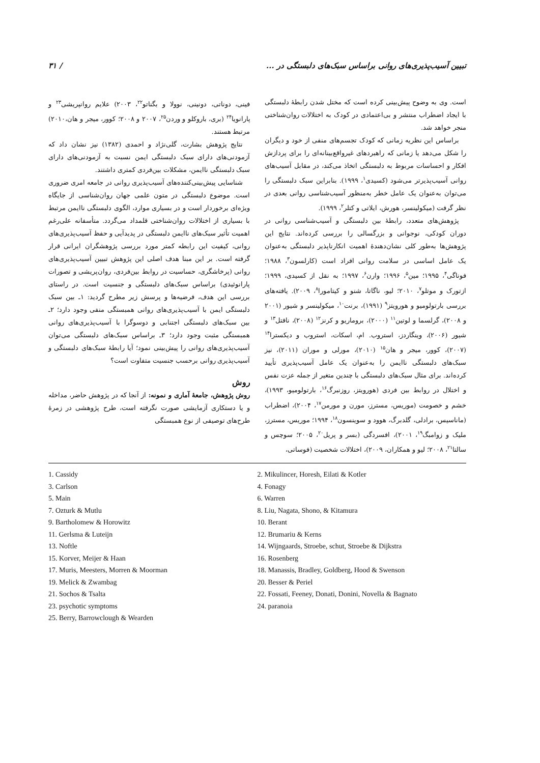تبیین آسیب‌پذیری‌های روانی براساس سبک‌های دلبستگی در ... / ۳۱
است. وی به وضوح پیش‌بینی کرده است که مختل شدن رابطهٔ دلبستگی با ایجاد اضطراب منتشر و بی‌اعتمادی در کودک به اختلالات روان‌شناختی منجر خواهد شد.
براساس این نظریه زمانی که کودک تجسم‌های منفی از خود و دیگران را شکل می‌دهد یا زمانی که راهبردهای غیرواقع‌بینانه‌ای را برای پردازش افکار و احساسات مربوط به دلبستگی اتخاذ می‌کند، در مقابل آسیب‌های روانی آسیب‌پذیرتر می‌شود (کسیدی<sup>۱</sup>، ۱۹۹۹). بنابراین سبک دلبستگی را می‌توان به‌عنوان یک عامل خطر به‌منظور آسیب‌شناسی روانی بعدی در نظر گرفت (میکولینسر، هورش، ایلاتی و کتلر<sup>۲</sup>، ۱۹۹۹).
پژوهش‌های متعدد، رابطهٔ بین دلبستگی و آسیب‌شناسی روانی در دوران کودکی، نوجوانی و بزرگسالی را بررسی کرده‌اند. نتایج این پژوهش‌ها به‌طور کلی نشان‌دهندهٔ اهمیت انکارناپذیر دلبستگی به‌عنوان یک عامل اساسی در سلامت روانی افراد است (کارلسون<sup>۳</sup>، ۱۹۸۸؛ فوناگی<sup>۴</sup>، ۱۹۹۵؛ مین<sup>۵</sup>، ۱۹۹۶؛ وارن<sup>۶</sup>، ۱۹۹۷؛ به نقل از کسیدی، ۱۹۹۹؛ ازتورک و موتلو<sup>۷</sup>، ۲۰۱۰؛ لیو، ناگاتا، شنو و کیتامورا<sup>۸</sup>، ۲۰۰۹). یافته‌های بررسی بارتولومیو و هورویتز<sup>۹</sup> (۱۹۹۱)، برنت<sup>۱۰</sup>، میکولینسر و شیور (۲۰۰۱ و ۲۰۰۸)، گرلسما و لوتین<sup>۱۱</sup> (۲۰۰۰)، بروماریو و کرنز<sup>۱۲</sup> (۲۰۰۸)، نافتل<sup>۱۳</sup> و شیور (۲۰۰۶)، وینگاردز، استروب. ام، اسکات، استروب و دیکسترا<sup>۱۴</sup> (۲۰۰۷)، کوور، میجر و هان<sup>۱۵</sup> (۲۰۱۰)، مورلی و موران (۲۰۱۱)، نیز سبک‌های دلبستگی ناایمن را به‌عنوان یک عامل آسیب‌پذیری تأیید کرده‌اند. برای مثال سبک‌های دلبستگی با چندین متغیر از جمله عزت نفس و اختلال در روابط بین فردی (هورویتز، روزنبرگ<sup>۱۶</sup>، بارتولومیو، ۱۹۹۳)، خشم و خصومت (موریس، مسترز، مورن و مورمن<sup>۱۷</sup>، ۲۰۰۴)، اضطراب (ماناسیس، برادلی، گلدبرگ، هوود و سوینسون<sup>۱۸</sup>، ۱۹۹۴؛ موریس، مسترز، ملیک و زوامبگ<sup>۱۹</sup>، ۲۰۰۱)، افسردگی (بسر و پریل<sup>۲۰</sup>، ۲۰۰۵؛ سوچس و سالتا<sup>۲۱</sup>، ۲۰۰۸؛ لیو و همکاران، ۲۰۰۹)، اختلالات شخصیت (فوساتی،
فینی، دوناتی، دونینی، نوولا و بگناتو<sup>۲۲</sup>، ۲۰۰۳) علایم روانپریشی<sup>۲۳</sup> و پارانویا<sup>۲۴</sup> (بری، باروکلو و وردن<sup>۲۵</sup>، ۲۰۰۷ و ۲۰۰۸؛ کوور، میجر و هان،۲۰۱۰) مرتبط هستند.
نتایج پژوهش بشارت، گلی‌نژاد و احمدی (۱۳۸۲) نیز نشان داد که آزمودنی‌های دارای سبک دلبستگی ایمن نسبت به آزمودنی‌های دارای سبک دلبستگی ناایمن، مشکلات بین‌فردی کمتری داشتند.
شناسایی پیش‌بینی‌کننده‌های آسیب‌پذیری روانی در جامعه امری ضروری است. موضوع دلبستگی در متون علمی جهان روان‌شناسی از جایگاه ویژه‌ای برخوردار است و در بسیاری موارد، الگوی دلبستگی ناایمن مرتبط با بسیاری از اختلالات روان‌شناختی قلمداد می‌گردد. متأسفانه علی‌رغم اهمیت تأثیر سبک‌های ناایمن دلبستگی در پدیدآیی و حفظ آسیب‌پذیری‌های روانی، کیفیت این رابطه کمتر مورد بررسی پژوهشگران ایرانی قرار گرفته است. بر این مبنا هدف اصلی این پژوهش تبیین آسیب‌پذیری‌های روانی (پرخاشگری، حساسیت در روابط بین‌فردی، روان‌پریشی و تصورات پارانوئیدی) براساس سبک‌های دلبستگی و جنسیت است. در راستای بررسی این هدف، فرضیه‌ها و پرسش زیر مطرح گردید: ۱ـ بین سبک دلبستگی ایمن با آسیب‌پذیری‌های روانی همبستگی منفی وجود دارد؛ ۲ـ بین سبک‌های دلبستگی اجتنابی و دوسوگرا با آسیب‌پذیری‌های روانی همبستگی مثبت وجود دارد؛ ۳ـ براساس سبک‌های دلبستگی می‌توان آسیب‌پذیری‌های روانی را پیش‌بینی نمود؛ آیا رابطهٔ سبک‌های دلبستگی و آسیب‌پذیری روانی برحسب جنسیت متفاوت است؟
روش
روش پژوهش، جامعهٔ آماری و نمونه: از آنجا که در پژوهش حاضر، مداخله و یا دستکاری آزمایشی صورت نگرفته است، طرح پژوهشی در زمرهٔ طرح‌های توصیفی از نوع همبستگی
1. Cassidy
2. Mikulincer, Horesh, Eilati & Kotler
3. Carlson
4. Fonagy
5. Main
6. Warren
7. Ozturk & Mutlu
8. Liu, Nagata, Shono, & Kitamura
9. Bartholomew & Horowitz
10. Berant
11. Gerlsma & Luteijn
12. Brumariu & Kerns
13. Noftle
14. Wijngaards, Stroebe, schut, Stroebe & Dijkstra
15. Korver, Meijer & Haan
16. Rosenberg
17. Muris, Meesters, Morren & Moorman
18. Manassis, Bradley, Goldberg, Hood & Swenson
19. Melick & Zwambag
20. Besser & Periel
21. Sochos & Tsalta
22. Fossati, Feeney, Donati, Donini, Novella & Bagnato
23. psychotic symptoms
24. paranoia
25. Berry, Barrowclough & Wearden